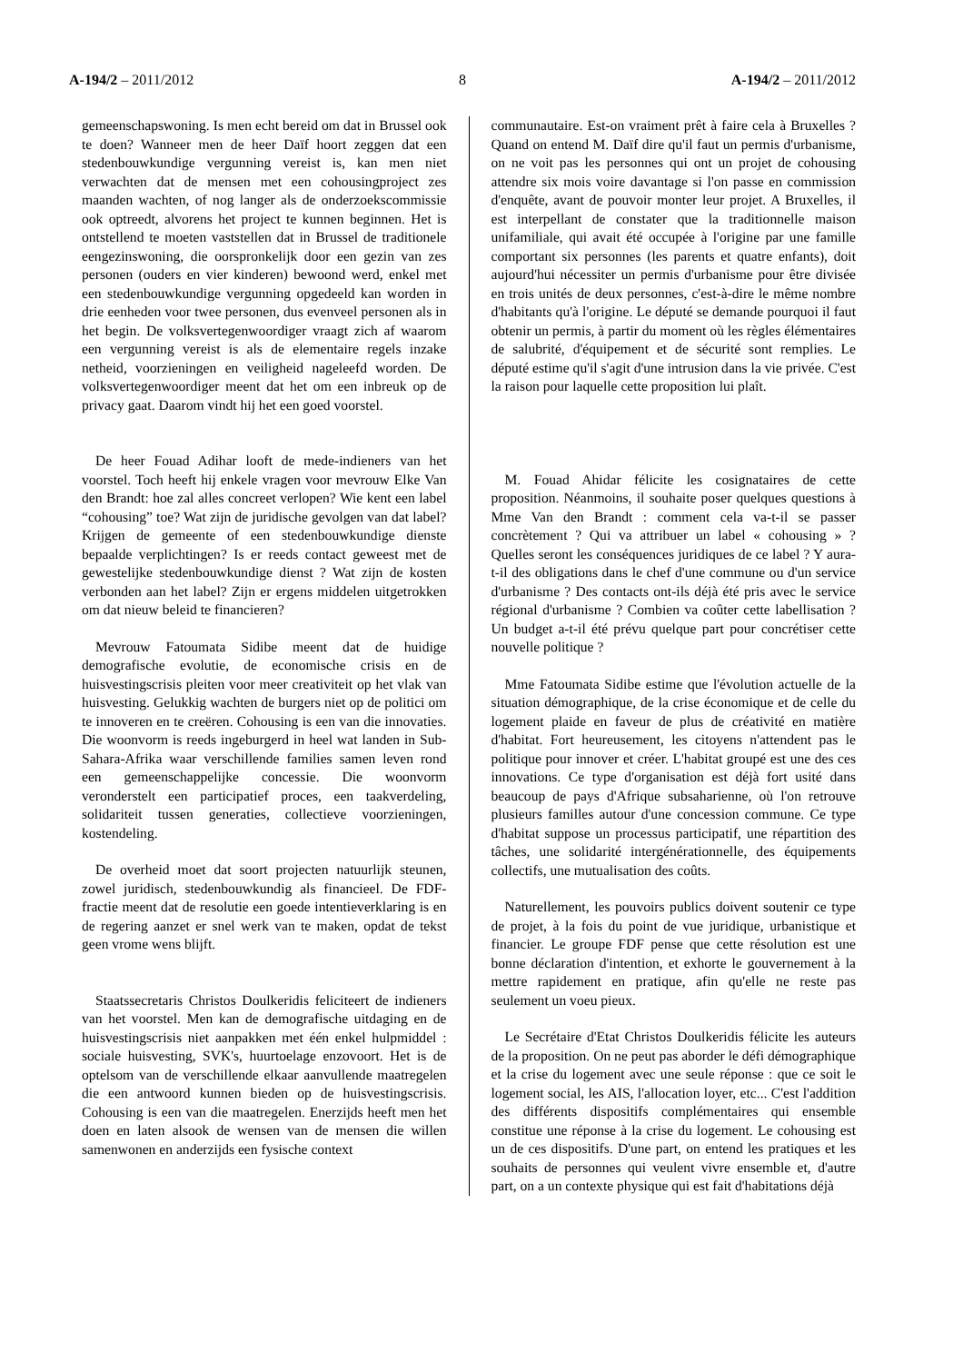A-194/2 – 2011/2012 8 A-194/2 – 2011/2012
gemeenschapswoning. Is men echt bereid om dat in Brussel ook te doen? Wanneer men de heer Daïf hoort zeggen dat een stedenbouwkundige vergunning vereist is, kan men niet verwachten dat de mensen met een cohousingproject zes maanden wachten, of nog langer als de onderzoekscommissie ook optreedt, alvorens het project te kunnen beginnen. Het is ontstellend te moeten vaststellen dat in Brussel de traditionele eengezinswoning, die oorspronkelijk door een gezin van zes personen (ouders en vier kinderen) bewoond werd, enkel met een stedenbouwkundige vergunning opgedeeld kan worden in drie eenheden voor twee personen, dus evenveel personen als in het begin. De volksvertegenwoordiger vraagt zich af waarom een vergunning vereist is als de elementaire regels inzake netheid, voorzieningen en veiligheid nageleefd worden. De volksvertegenwoordiger meent dat het om een inbreuk op de privacy gaat. Daarom vindt hij het een goed voorstel.
De heer Fouad Adihar looft de mede-indieners van het voorstel. Toch heeft hij enkele vragen voor mevrouw Elke Van den Brandt: hoe zal alles concreet verlopen? Wie kent een label “cohousing” toe? Wat zijn de juridische gevolgen van dat label? Krijgen de gemeente of een stedenbouwkundige dienste bepaalde verplichtingen? Is er reeds contact geweest met de gewestelijke stedenbouwkundige dienst ? Wat zijn de kosten verbonden aan het label? Zijn er ergens middelen uitgetrokken om dat nieuw beleid te financieren?
Mevrouw Fatoumata Sidibe meent dat de huidige demografische evolutie, de economische crisis en de huisvestingscrisis pleiten voor meer creativiteit op het vlak van huisvesting. Gelukkig wachten de burgers niet op de politici om te innoveren en te creëren. Cohousing is een van die innovaties. Die woonvorm is reeds ingeburgerd in heel wat landen in Sub-Sahara-Afrika waar verschillende families samen leven rond een gemeenschappelijke concessie. Die woonvorm veronderstelt een participatief proces, een taakverdeling, solidariteit tussen generaties, collectieve voorzieningen, kostendeling.
De overheid moet dat soort projecten natuurlijk steunen, zowel juridisch, stedenbouwkundig als financieel. De FDF-fractie meent dat de resolutie een goede intentieverklaring is en de regering aanzet er snel werk van te maken, opdat de tekst geen vrome wens blijft.
Staatssecretaris Christos Doulkeridis feliciteert de indieners van het voorstel. Men kan de demografische uitdaging en de huisvestingscrisis niet aanpakken met één enkel hulpmiddel : sociale huisvesting, SVK's, huurtoelage enzovoort. Het is de optelsom van de verschillende elkaar aanvullende maatregelen die een antwoord kunnen bieden op de huisvestingscrisis. Cohousing is een van die maatregelen. Enerzijds heeft men het doen en laten alsook de wensen van de mensen die willen samenwonen en anderzijds een fysische context
communautaire. Est-on vraiment prêt à faire cela à Bruxelles ? Quand on entend M. Daïf dire qu'il faut un permis d'urbanisme, on ne voit pas les personnes qui ont un projet de cohousing attendre six mois voire davantage si l'on passe en commission d'enquête, avant de pouvoir monter leur projet. A Bruxelles, il est interpellant de constater que la traditionnelle maison unifamiliale, qui avait été occupée à l'origine par une famille comportant six personnes (les parents et quatre enfants), doit aujourd'hui nécessiter un permis d'urbanisme pour être divisée en trois unités de deux personnes, c'est-à-dire le même nombre d'habitants qu'à l'origine. Le député se demande pourquoi il faut obtenir un permis, à partir du moment où les règles élémentaires de salubrité, d'équipement et de sécurité sont remplies. Le député estime qu'il s'agit d'une intrusion dans la vie privée. C'est la raison pour laquelle cette proposition lui plaît.
M. Fouad Ahidar félicite les cosignataires de cette proposition. Néanmoins, il souhaite poser quelques questions à Mme Van den Brandt : comment cela va-t-il se passer concrètement ? Qui va attribuer un label « cohousing » ? Quelles seront les conséquences juridiques de ce label ? Y aura-t-il des obligations dans le chef d'une commune ou d'un service d'urbanisme ? Des contacts ont-ils déjà été pris avec le service régional d'urbanisme ? Combien va coûter cette labellisation ? Un budget a-t-il été prévu quelque part pour concrétiser cette nouvelle politique ?
Mme Fatoumata Sidibe estime que l'évolution actuelle de la situation démographique, de la crise économique et de celle du logement plaide en faveur de plus de créativité en matière d'habitat. Fort heureusement, les citoyens n'attendent pas le politique pour innover et créer. L'habitat groupé est une des ces innovations. Ce type d'organisation est déjà fort usité dans beaucoup de pays d'Afrique subsaharienne, où l'on retrouve plusieurs familles autour d'une concession commune. Ce type d'habitat suppose un processus participatif, une répartition des tâches, une solidarité intergénérationnelle, des équipements collectifs, une mutualisation des coûts.
Naturellement, les pouvoirs publics doivent soutenir ce type de projet, à la fois du point de vue juridique, urbanistique et financier. Le groupe FDF pense que cette résolution est une bonne déclaration d'intention, et exhorte le gouvernement à la mettre rapidement en pratique, afin qu'elle ne reste pas seulement un voeu pieux.
Le Secrétaire d'Etat Christos Doulkeridis félicite les auteurs de la proposition. On ne peut pas aborder le défi démographique et la crise du logement avec une seule réponse : que ce soit le logement social, les AIS, l'allocation loyer, etc... C'est l'addition des différents dispositifs complémentaires qui ensemble constitue une réponse à la crise du logement. Le cohousing est un de ces dispositifs. D'une part, on entend les pratiques et les souhaits de personnes qui veulent vivre ensemble et, d'autre part, on a un contexte physique qui est fait d'habitations déjà